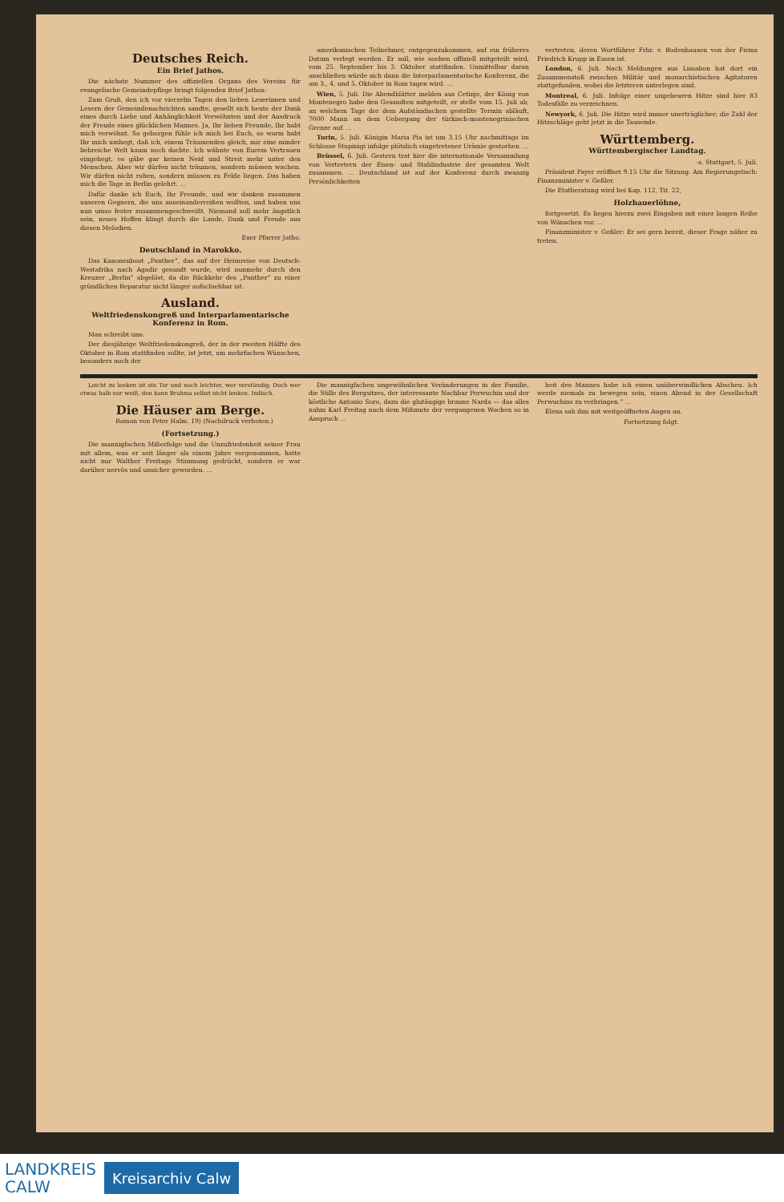Deutsches Reich.
Ein Brief Jathos.
Die nächste Nummer des offiziellen Organs des Vereins für evangelische Gemeindepflege bringt folgenden Brief Jathos:
Zum Gruß, den ich vor vierzehn Tagen den lieben Leserinnen und Lesern der Gemeindenachrichten sandte, gesellt sich heute der Dank eines durch Liebe und Anhänglichkeit Verwöhnten und der Ausdruck der Freude eines glücklichen Mannes. Ja, Ihr lieben Freunde, Ihr habt mich verwöhnt. So geborgen fühle ich mich bei Euch, so warm habt Ihr mich umhegt, daß ich, einem Träumenden gleich, mir eine minder liebreiche Welt kaum noch dachte. Ich wähnte von Eurem Vertrauen eingehegt, es gäbe gar keinen Neid und Streit mehr unter den Menschen. Aber wir dürfen nicht träumen, sondern müssen wachen. Wir dürfen nicht ruhen, sondern müssen zu Felde liegen. Das haben mich die Tage in Berlin gelehrt. ...
Dafür danke ich Euch, Ihr Freunde, und wir danken zusammen unseren Gegnern, die uns auseinanderreißen wollten, und haben uns nun umso fester zusammengeschweißt. Niemand soll mehr ängstlich sein, neues Hoffen klingt durch die Lande, Dank und Freude aus diesen Melodien.
Euer Pfarrer Jatho.
Deutschland in Marokko.
Das Kanonenboot „Panther“, das auf der Heimreise von Deutsch-Westafrika nach Agadir gesandt wurde, wird nunmehr durch den Kreuzer „Berlin“ abgelöst, da die Rückkehr des „Panther“ zu einer gründlichen Reparatur nicht länger aufschiebbar ist.
Ausland.
Weltfriedenskongreß und Interparlamentarische Konferenz in Rom.
Man schreibt uns:
Der diesjährige Weltfriedenskongreß, der in der zweiten Hälfte des Oktober in Rom stattfinden sollte, ist jetzt, um mehrfachen Wünschen, besonders auch der
amerikanischen Teilnehmer, entgegenzukommen, auf ein früheres Datum verlegt worden. Er soll, wie soeben offiziell mitgeteilt wird, vom 25. September bis 3. Oktober stattfinden. Unmittelbar daran anschließen würde sich dann die Interparlamentarische Konferenz, die am 3., 4. und 5. Oktober in Rom tagen wird. ...
Wien, 5. Juli. Die Abendblätter melden aus Cetinje, der König von Montenegro habe den Gesandten mitgeteilt, er stelle vom 15. Juli ab, an welchem Tage der dem Aufständischen gestellte Termin abläuft, 7000 Mann an dem Uebergang der türkisch-montenegrinischen Grenze auf. ...
Turin, 5. Juli. Königin Maria Pia ist um 3.15 Uhr nachmittags im Schlosse Stupinigi infolge plötzlich eingetretener Urämie gestorben. ...
Brüssel, 6. Juli. Gestern trat hier die internationale Versammlung von Vertretern der Eisen- und Stahlindustrie der gesamten Welt zusammen. ... Deutschland ist auf der Konferenz durch zwanzig Persönlichkeiten
vertreten, deren Wortführer Frhr. v. Bodenhausen von der Firma Friedrich Krupp in Essen ist.
London, 6. Juli. Nach Meldungen aus Lissabon hat dort ein Zusammenstoß zwischen Militär und monarchistischen Agitatoren stattgefunden, wobei die letzteren unterlegen sind.
Montreal, 6. Juli. Infolge einer ungeheuren Hitze sind hier 83 Todesfälle zu verzeichnen.
Newyork, 6. Juli. Die Hitze wird immer unerträglicher; die Zahl der Hitzschläge geht jetzt in die Tausende.
Württemberg.
Württembergischer Landtag.
-s. Stuttgart, 5. Juli.
Präsident Payer eröffnet 9.15 Uhr die Sitzung. Am Regierungstisch: Finanzminister v. Geßler.
Die Etatberatung wird bei Kap. 112, Tit. 22,
Holzhauerlöhne,
fortgesetzt. Es liegen hierzu zwei Eingaben mit einer langen Reihe von Wünschen vor. ...
Finanzminister v. Geßler: Er sei gern bereit, dieser Frage näher zu treten.
Leicht zu lenken ist ein Tor und noch leichter, wer verständig; Doch wer etwas halb nur weiß, den kann Brahma selbst nicht lenken. Indisch.
Die Häuser am Berge.
Roman von Peter Halm. 19) (Nachdruck verboten.)
(Fortsetzung.)
Die mannigfachen Mißerfolge und die Unzufriedenheit seiner Frau mit allem, was er seit länger als einem Jahre vorgenommen, hatte nicht nur Walther Freitags Stimmung gedrückt, sondern er war darüber nervös und unsicher geworden. ...
Die mannigfachen ungewöhnlichen Veränderungen in der Familie, die Stille des Bergsitzes, der interessante Nachbar Perwuchin und der köstliche Antonio Soro, dazu die glutäugige braune Narda — das alles nahm Karl Freitag nach dem Mißmute der vergangenen Wochen so in Anspruch ...
heit des Mannes habe ich einen unüberwindlichen Abscheu. Ich werde niemals zu bewegen sein, einen Abend in der Gesellschaft Perwuchins zu verbringen.“ ...
Elena sah ihm mit weitgeöffneten Augen an.
Fortsetzung folgt.
LANDKREIS
CALW
Kreisarchiv Calw